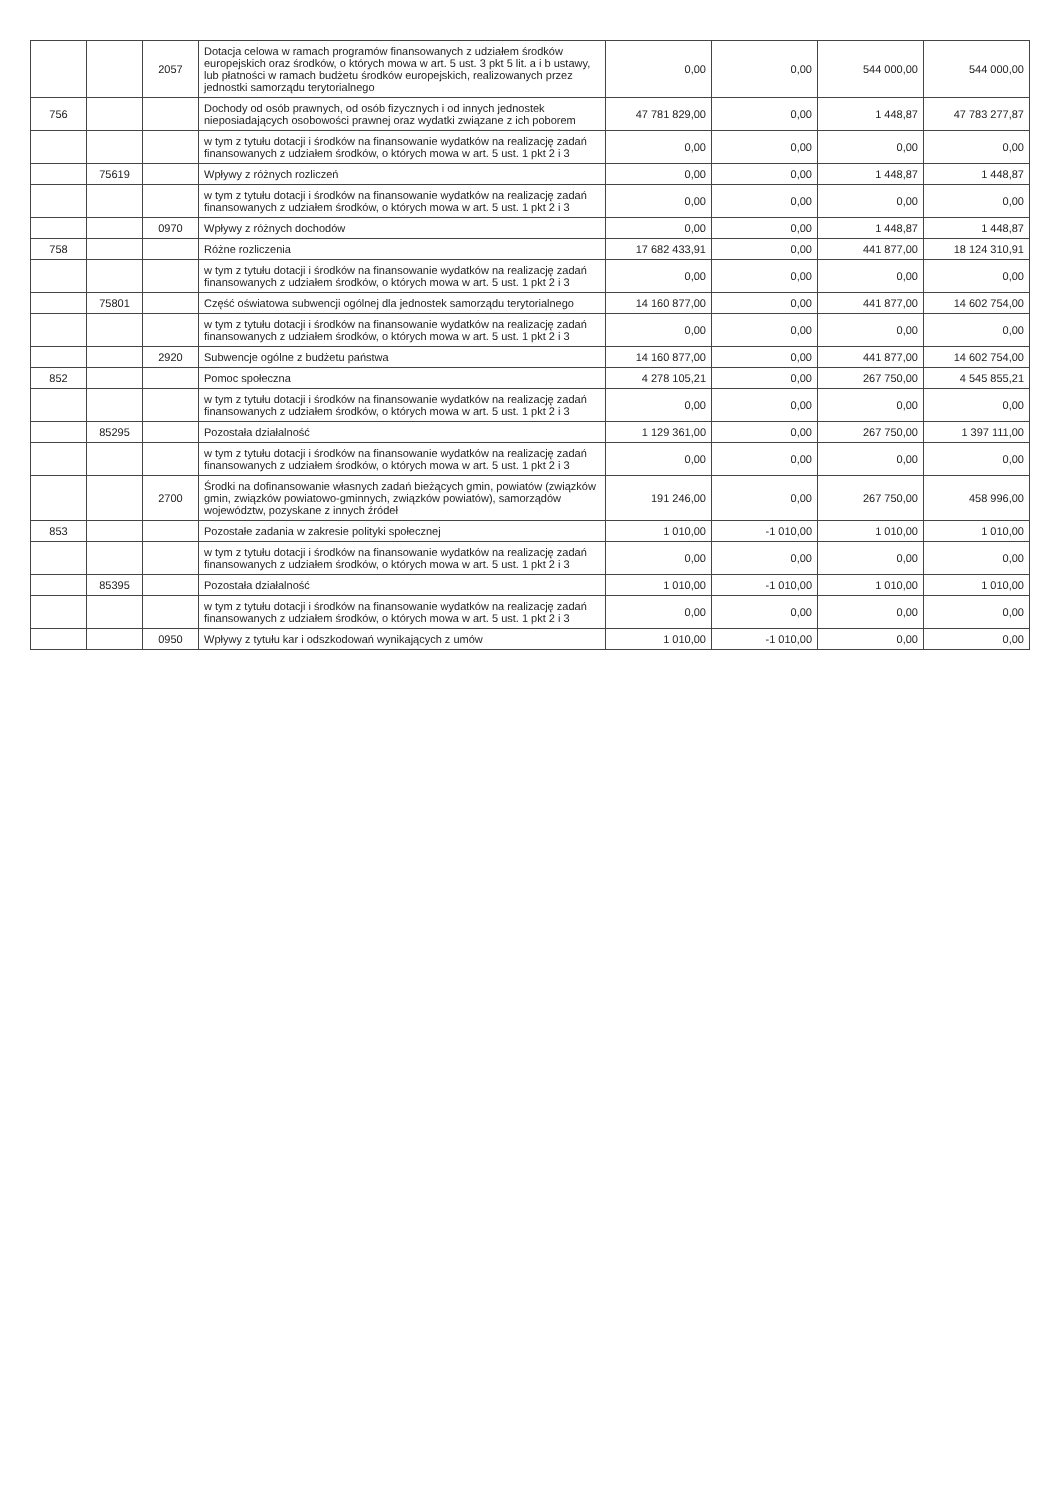| | | 2057 | Dotacja celowa w ramach programów finansowanych z udziałem środków europejskich oraz środków, o których mowa w art. 5 ust. 3 pkt 5 lit. a i b ustawy, lub płatności w ramach budżetu środków europejskich, realizowanych przez jednostki samorządu terytorialnego | 0,00 | 0,00 | 544 000,00 | 544 000,00 |
| 756 | | | Dochody od osób prawnych, od osób fizycznych i od innych jednostek nieposiadających osobowości prawnej oraz wydatki związane z ich poborem | 47 781 829,00 | 0,00 | 1 448,87 | 47 783 277,87 |
| | | | w tym z tytułu dotacji i środków na finansowanie wydatków na realizację zadań finansowanych z udziałem środków, o których mowa w art. 5 ust. 1 pkt 2 i 3 | 0,00 | 0,00 | 0,00 | 0,00 |
| | 75619 | | Wpływy z różnych rozliczeń | 0,00 | 0,00 | 1 448,87 | 1 448,87 |
| | | | w tym z tytułu dotacji i środków na finansowanie wydatków na realizację zadań finansowanych z udziałem środków, o których mowa w art. 5 ust. 1 pkt 2 i 3 | 0,00 | 0,00 | 0,00 | 0,00 |
| | | 0970 | Wpływy z różnych dochodów | 0,00 | 0,00 | 1 448,87 | 1 448,87 |
| 758 | | | Różne rozliczenia | 17 682 433,91 | 0,00 | 441 877,00 | 18 124 310,91 |
| | | | w tym z tytułu dotacji i środków na finansowanie wydatków na realizację zadań finansowanych z udziałem środków, o których mowa w art. 5 ust. 1 pkt 2 i 3 | 0,00 | 0,00 | 0,00 | 0,00 |
| | 75801 | | Część oświatowa subwencji ogólnej dla jednostek samorządu terytorialnego | 14 160 877,00 | 0,00 | 441 877,00 | 14 602 754,00 |
| | | | w tym z tytułu dotacji i środków na finansowanie wydatków na realizację zadań finansowanych z udziałem środków, o których mowa w art. 5 ust. 1 pkt 2 i 3 | 0,00 | 0,00 | 0,00 | 0,00 |
| | | 2920 | Subwencje ogólne z budżetu państwa | 14 160 877,00 | 0,00 | 441 877,00 | 14 602 754,00 |
| 852 | | | Pomoc społeczna | 4 278 105,21 | 0,00 | 267 750,00 | 4 545 855,21 |
| | | | w tym z tytułu dotacji i środków na finansowanie wydatków na realizację zadań finansowanych z udziałem środków, o których mowa w art. 5 ust. 1 pkt 2 i 3 | 0,00 | 0,00 | 0,00 | 0,00 |
| | 85295 | | Pozostała działalność | 1 129 361,00 | 0,00 | 267 750,00 | 1 397 111,00 |
| | | | w tym z tytułu dotacji i środków na finansowanie wydatków na realizację zadań finansowanych z udziałem środków, o których mowa w art. 5 ust. 1 pkt 2 i 3 | 0,00 | 0,00 | 0,00 | 0,00 |
| | | 2700 | Środki na dofinansowanie własnych zadań bieżących gmin, powiatów (związków gmin, związków powiatowo-gminnych, związków powiatów), samorządów województw, pozyskane z innych źródeł | 191 246,00 | 0,00 | 267 750,00 | 458 996,00 |
| 853 | | | Pozostałe zadania w zakresie polityki społecznej | 1 010,00 | -1 010,00 | 1 010,00 | 1 010,00 |
| | | | w tym z tytułu dotacji i środków na finansowanie wydatków na realizację zadań finansowanych z udziałem środków, o których mowa w art. 5 ust. 1 pkt 2 i 3 | 0,00 | 0,00 | 0,00 | 0,00 |
| | 85395 | | Pozostała działalność | 1 010,00 | -1 010,00 | 1 010,00 | 1 010,00 |
| | | | w tym z tytułu dotacji i środków na finansowanie wydatków na realizację zadań finansowanych z udziałem środków, o których mowa w art. 5 ust. 1 pkt 2 i 3 | 0,00 | 0,00 | 0,00 | 0,00 |
| | | 0950 | Wpływy z tytułu kar i odszkodowań wynikających z umów | 1 010,00 | -1 010,00 | 0,00 | 0,00 |